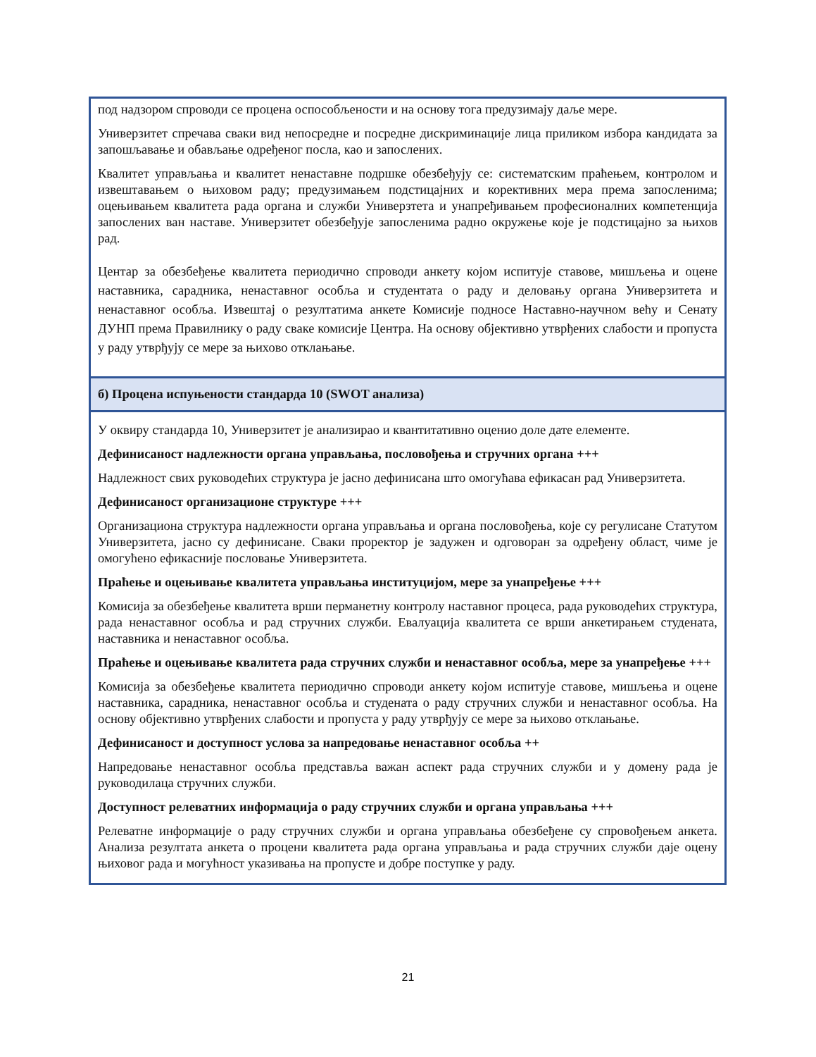под надзором спроводи се процена оспособљености и на основу тога предузимају даље мере.
Универзитет спречава сваки вид непосредне и посредне дискриминације лица приликом избора кандидата за запошљавање и обављање одређеног посла, као и запослених.
Квалитет управљања и квалитет ненаставне подршке обезбеђују се: систематским праћењем, контролом и извештавањем о њиховом раду; предузимањем подстицајних и корективних мера према запосленима; оцењивањем квалитета рада органа и служби Универзтета и унапређивањем професионалних компетенција запослених ван наставе. Универзитет обезбеђује запосленима радно окружење које је подстицајно за њихов рад.
Центар за обезбеђење квалитета периодично спроводи анкету којом испитује ставове, мишљења и оцене наставника, сарадника, ненаставног особља и студентата о раду и деловању органа Универзитета и ненаставног особља. Извештај о резултатима анкете Комисије подносе Наставно-научном већу и Сенату ДУНП према Правилнику о раду сваке комисије Центра. На основу објективно утврђених слабости и пропуста у раду утврђују се мере за њихово отклањање.
б) Процена испуњености стандарда 10 (SWOT анализа)
У оквиру стандарда 10, Универзитет је анализирао и квантитативно оценио доле дате елементе.
Дефинисаност надлежности органа управљања, пословођења и стручних органа +++
Надлежност свих руководећих структура је јасно дефинисана што омогућава ефикасан рад Универзитета.
Дефинисаност организационе структуре +++
Организациона структура надлежности органа управљања и органа пословођења, које су регулисане Статутом Универзитета, јасно су дефинисане. Сваки проректор је задужен и одговоран за одређену област, чиме је омогућено ефикасније пословање Универзитета.
Праћење и оцењивање квалитета управљања институцијом, мере за унапређење +++
Комисија за обезбеђење квалитета врши перманетну контролу наставног процеса, рада руководећих структура, рада ненаставног особља и рад стручних служби. Евалуација квалитета се врши анкетирањем студената, наставника и ненаставног особља.
Праћење и оцењивање квалитета рада стручних служби и ненаставног особља, мере за унапређење +++
Комисија за обезбеђење квалитета периодично спроводи анкету којом испитује ставове, мишљења и оцене наставника, сарадника, ненаставног особља и студената о раду стручних служби и ненаставног особља. На основу објективно утврђених слабости и пропуста у раду утврђују се мере за њихово отклањање.
Дефинисаност и доступност услова за напредовање ненаставног особља ++
Напредовање ненаставног особља представља важан аспект рада стручних служби и у домену рада је руководилаца стручних служби.
Доступност релеватних информација о раду стручних служби и органа управљања +++
Релеватне информације о раду стручних служби и органа управљања обезбеђене су спровођењем анкета. Анализа резултата анкета о процени квалитета рада органа управљања и рада стручних служби даје оцену њиховог рада и могућност указивања на пропусте и добре поступке у раду.
21